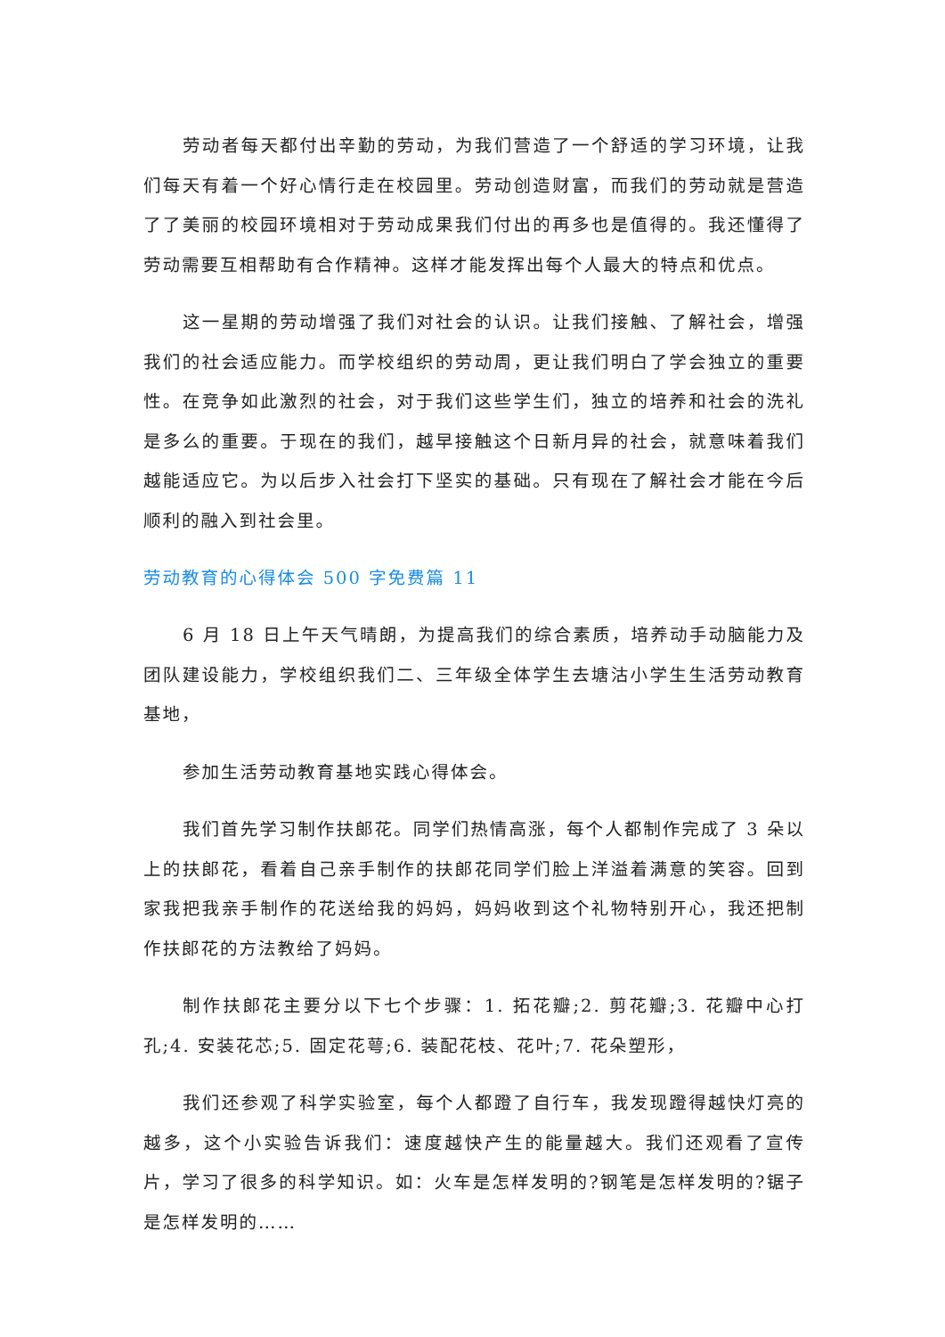劳动者每天都付出辛勤的劳动，为我们营造了一个舒适的学习环境，让我们每天有着一个好心情行走在校园里。劳动创造财富，而我们的劳动就是营造了了美丽的校园环境相对于劳动成果我们付出的再多也是值得的。我还懂得了劳动需要互相帮助有合作精神。这样才能发挥出每个人最大的特点和优点。
这一星期的劳动增强了我们对社会的认识。让我们接触、了解社会，增强我们的社会适应能力。而学校组织的劳动周，更让我们明白了学会独立的重要性。在竞争如此激烈的社会，对于我们这些学生们，独立的培养和社会的洗礼是多么的重要。于现在的我们，越早接触这个日新月异的社会，就意味着我们越能适应它。为以后步入社会打下坚实的基础。只有现在了解社会才能在今后顺利的融入到社会里。
劳动教育的心得体会 500 字免费篇 11
6 月 18 日上午天气晴朗，为提高我们的综合素质，培养动手动脑能力及团队建设能力，学校组织我们二、三年级全体学生去塘沽小学生生活劳动教育基地，
参加生活劳动教育基地实践心得体会。
我们首先学习制作扶郎花。同学们热情高涨，每个人都制作完成了 3 朵以上的扶郎花，看着自己亲手制作的扶郎花同学们脸上洋溢着满意的笑容。回到家我把我亲手制作的花送给我的妈妈，妈妈收到这个礼物特别开心，我还把制作扶郎花的方法教给了妈妈。
制作扶郎花主要分以下七个步骤：1. 拓花瓣;2. 剪花瓣;3. 花瓣中心打孔;4. 安装花芯;5. 固定花萼;6. 装配花枝、花叶;7. 花朵塑形，
我们还参观了科学实验室，每个人都蹬了自行车，我发现蹬得越快灯亮的越多，这个小实验告诉我们：速度越快产生的能量越大。我们还观看了宣传片，学习了很多的科学知识。如：火车是怎样发明的?钢笔是怎样发明的?锯子是怎样发明的……